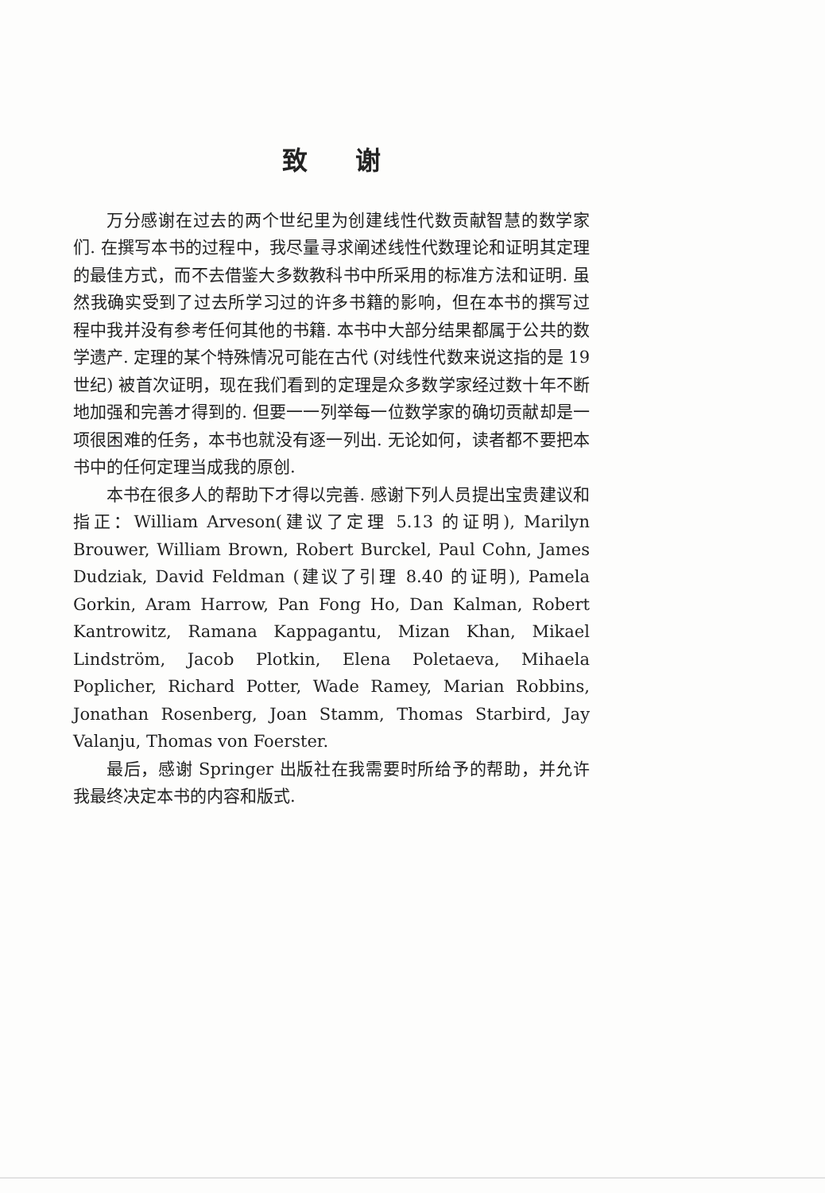致谢
万分感谢在过去的两个世纪里为创建线性代数贡献智慧的数学家们. 在撰写本书的过程中，我尽量寻求阐述线性代数理论和证明其定理的最佳方式，而不去借鉴大多数教科书中所采用的标准方法和证明. 虽然我确实受到了过去所学习过的许多书籍的影响，但在本书的撰写过程中我并没有参考任何其他的书籍. 本书中大部分结果都属于公共的数学遗产. 定理的某个特殊情况可能在古代 (对线性代数来说这指的是 19 世纪) 被首次证明，现在我们看到的定理是众多数学家经过数十年不断地加强和完善才得到的. 但要一一列举每一位数学家的确切贡献却是一项很困难的任务，本书也就没有逐一列出. 无论如何，读者都不要把本书中的任何定理当成我的原创.
本书在很多人的帮助下才得以完善. 感谢下列人员提出宝贵建议和指正：William Arveson(建议了定理 5.13 的证明), Marilyn Brouwer, William Brown, Robert Burckel, Paul Cohn, James Dudziak, David Feldman (建议了引理 8.40 的证明), Pamela Gorkin, Aram Harrow, Pan Fong Ho, Dan Kalman, Robert Kantrowitz, Ramana Kappagantu, Mizan Khan, Mikael Lindström, Jacob Plotkin, Elena Poletaeva, Mihaela Poplicher, Richard Potter, Wade Ramey, Marian Robbins, Jonathan Rosenberg, Joan Stamm, Thomas Starbird, Jay Valanju, Thomas von Foerster.
最后，感谢 Springer 出版社在我需要时所给予的帮助，并允许我最终决定本书的内容和版式.